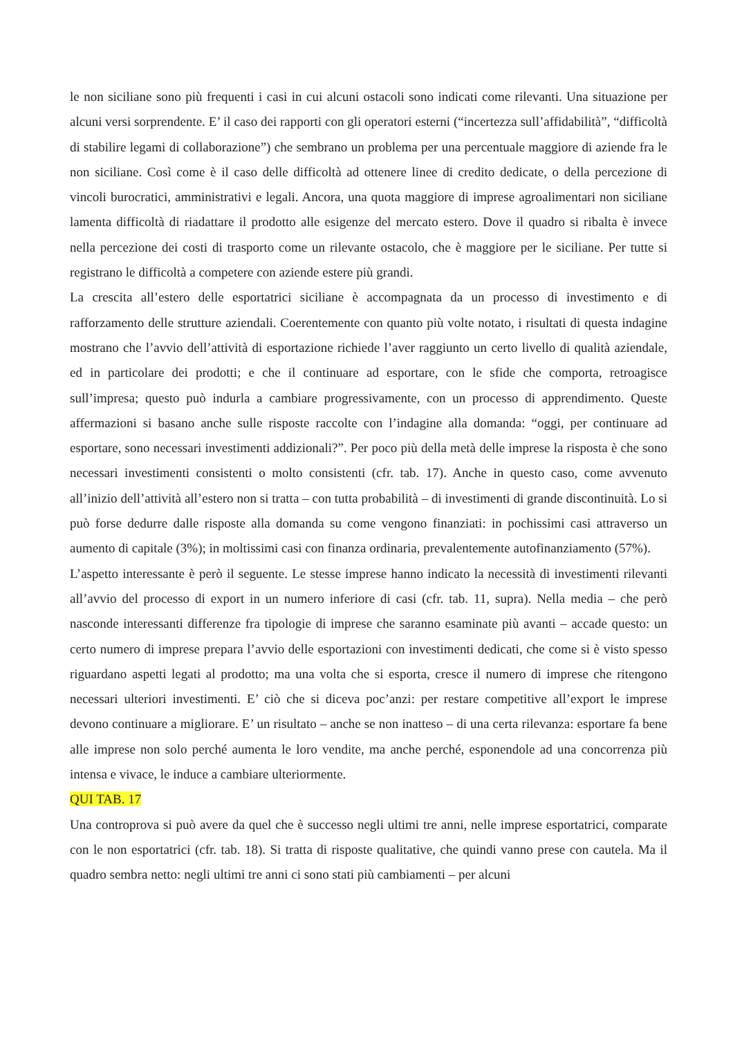le non siciliane sono più frequenti i casi in cui alcuni ostacoli sono indicati come rilevanti. Una situazione per alcuni versi sorprendente. E’ il caso dei rapporti con gli operatori esterni (“incertezza sull’affidabilità”, “difficoltà di stabilire legami di collaborazione”) che sembrano un problema per una percentuale maggiore di aziende fra le non siciliane. Così come è il caso delle difficoltà ad ottenere linee di credito dedicate, o della percezione di vincoli burocratici, amministrativi e legali. Ancora, una quota maggiore di imprese agroalimentari non siciliane lamenta difficoltà di riadattare il prodotto alle esigenze del mercato estero. Dove il quadro si ribalta è invece nella percezione dei costi di trasporto come un rilevante ostacolo, che è maggiore per le siciliane. Per tutte si registrano le difficoltà a competere con aziende estere più grandi.
La crescita all’estero delle esportatrici siciliane è accompagnata da un processo di investimento e di rafforzamento delle strutture aziendali. Coerentemente con quanto più volte notato, i risultati di questa indagine mostrano che l’avvio dell’attività di esportazione richiede l’aver raggiunto un certo livello di qualità aziendale, ed in particolare dei prodotti; e che il continuare ad esportare, con le sfide che comporta, retroagisce sull’impresa; questo può indurla a cambiare progressivamente, con un processo di apprendimento. Queste affermazioni si basano anche sulle risposte raccolte con l’indagine alla domanda: “oggi, per continuare ad esportare, sono necessari investimenti addizionali?”. Per poco più della metà delle imprese la risposta è che sono necessari investimenti consistenti o molto consistenti (cfr. tab. 17). Anche in questo caso, come avvenuto all’inizio dell’attività all’estero non si tratta – con tutta probabilità – di investimenti di grande discontinuità. Lo si può forse dedurre dalle risposte alla domanda su come vengono finanziati: in pochissimi casi attraverso un aumento di capitale (3%); in moltissimi casi con finanza ordinaria, prevalentemente autofinanziamento (57%).
L’aspetto interessante è però il seguente. Le stesse imprese hanno indicato la necessità di investimenti rilevanti all’avvio del processo di export in un numero inferiore di casi (cfr. tab. 11, supra). Nella media – che però nasconde interessanti differenze fra tipologie di imprese che saranno esaminate più avanti – accade questo: un certo numero di imprese prepara l’avvio delle esportazioni con investimenti dedicati, che come si è visto spesso riguardano aspetti legati al prodotto; ma una volta che si esporta, cresce il numero di imprese che ritengono necessari ulteriori investimenti. E’ ciò che si diceva poc’anzi: per restare competitive all’export le imprese devono continuare a migliorare. E’ un risultato – anche se non inatteso – di una certa rilevanza: esportare fa bene alle imprese non solo perché aumenta le loro vendite, ma anche perché, esponendole ad una concorrenza più intensa e vivace, le induce a cambiare ulteriormente.
QUI TAB. 17
Una controprova si può avere da quel che è successo negli ultimi tre anni, nelle imprese esportatrici, comparate con le non esportatrici (cfr. tab. 18). Si tratta di risposte qualitative, che quindi vanno prese con cautela. Ma il quadro sembra netto: negli ultimi tre anni ci sono stati più cambiamenti – per alcuni